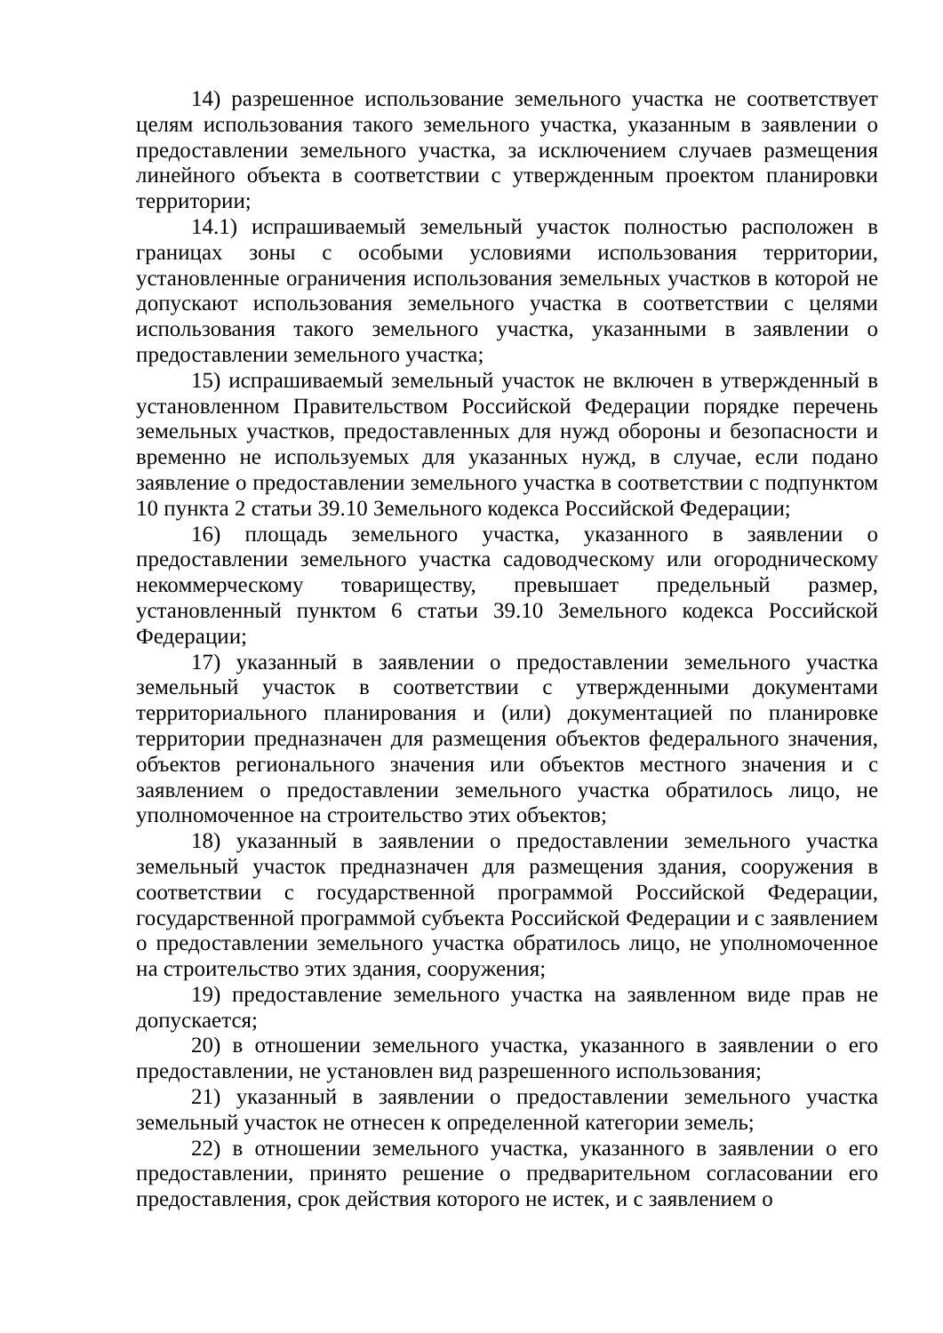14) разрешенное использование земельного участка не соответствует целям использования такого земельного участка, указанным в заявлении о предоставлении земельного участка, за исключением случаев размещения линейного объекта в соответствии с утвержденным проектом планировки территории;
14.1) испрашиваемый земельный участок полностью расположен в границах зоны с особыми условиями использования территории, установленные ограничения использования земельных участков в которой не допускают использования земельного участка в соответствии с целями использования такого земельного участка, указанными в заявлении о предоставлении земельного участка;
15) испрашиваемый земельный участок не включен в утвержденный в установленном Правительством Российской Федерации порядке перечень земельных участков, предоставленных для нужд обороны и безопасности и временно не используемых для указанных нужд, в случае, если подано заявление о предоставлении земельного участка в соответствии с подпунктом 10 пункта 2 статьи 39.10 Земельного кодекса Российской Федерации;
16) площадь земельного участка, указанного в заявлении о предоставлении земельного участка садоводческому или огородническому некоммерческому товариществу, превышает предельный размер, установленный пунктом 6 статьи 39.10 Земельного кодекса Российской Федерации;
17) указанный в заявлении о предоставлении земельного участка земельный участок в соответствии с утвержденными документами территориального планирования и (или) документацией по планировке территории предназначен для размещения объектов федерального значения, объектов регионального значения или объектов местного значения и с заявлением о предоставлении земельного участка обратилось лицо, не уполномоченное на строительство этих объектов;
18) указанный в заявлении о предоставлении земельного участка земельный участок предназначен для размещения здания, сооружения в соответствии с государственной программой Российской Федерации, государственной программой субъекта Российской Федерации и с заявлением о предоставлении земельного участка обратилось лицо, не уполномоченное на строительство этих здания, сооружения;
19) предоставление земельного участка на заявленном виде прав не допускается;
20) в отношении земельного участка, указанного в заявлении о его предоставлении, не установлен вид разрешенного использования;
21) указанный в заявлении о предоставлении земельного участка земельный участок не отнесен к определенной категории земель;
22) в отношении земельного участка, указанного в заявлении о его предоставлении, принято решение о предварительном согласовании его предоставления, срок действия которого не истек, и с заявлением о